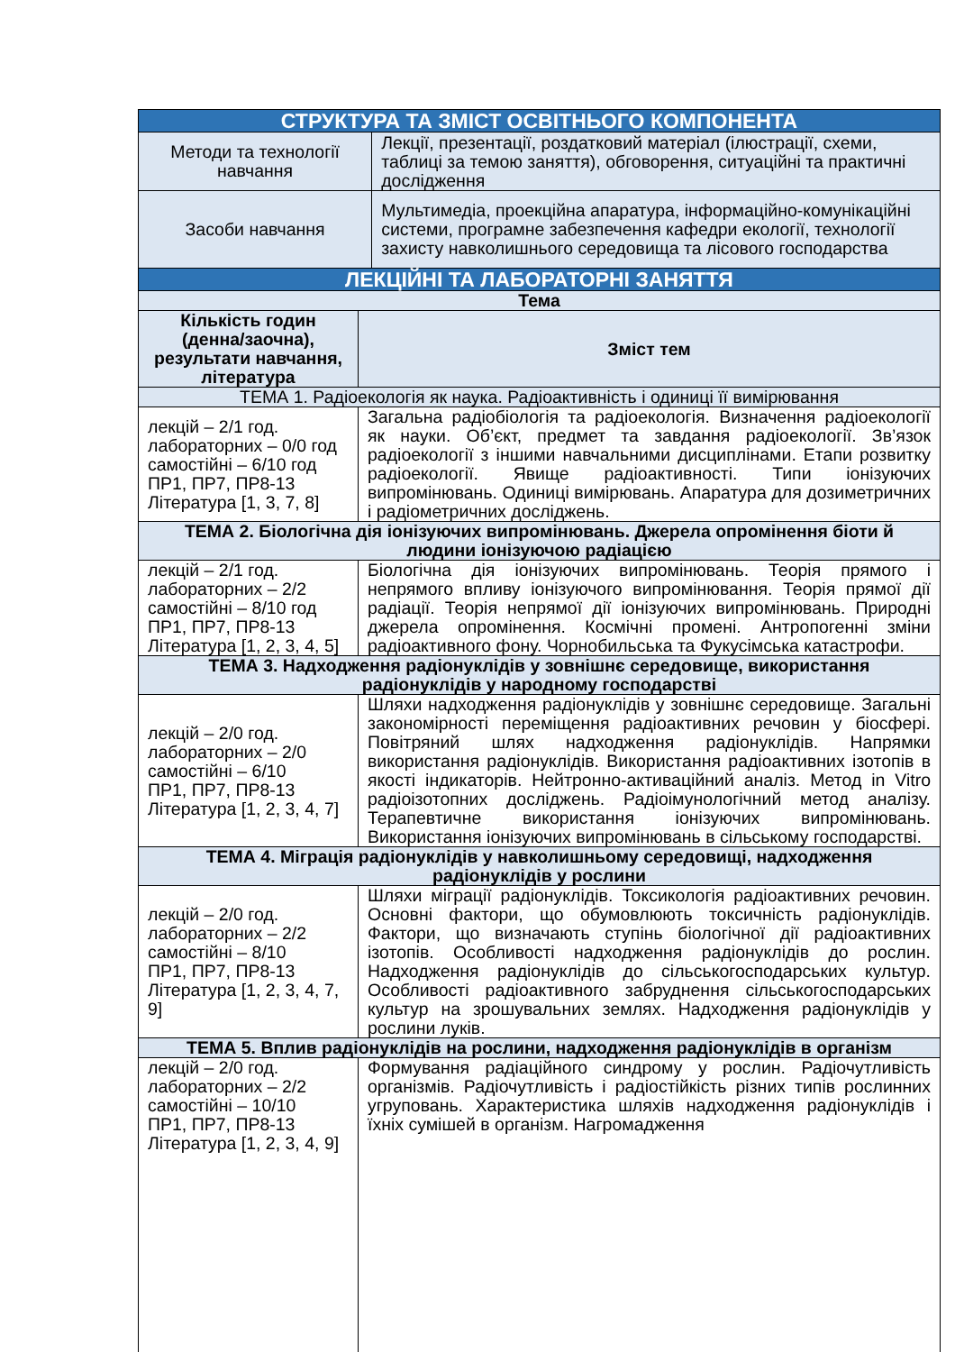| СТРУКТУРА ТА ЗМІСТ ОСВІТНЬОГО КОМПОНЕНТА | | |
| Методи та технології навчання | | Лекції, презентації, роздатковий матеріал (ілюстрації, схеми, таблиці за темою заняття), обговорення, ситуаційні та практичні дослідження |
| Засоби навчання | | Мультимедіа, проекційна апаратура, інформаційно-комунікаційні системи, програмне забезпечення кафедри екології, технології захисту навколишнього середовища та лісового господарства |
| ЛЕКЦІЙНІ ТА ЛАБОРАТОРНІ ЗАНЯТТЯ | | |
| Тема | | |
| Кількість годин (денна/заочна), результати навчання, література | Зміст тем | |
| ТЕМА 1. Радіоекологія як наука. Радіоактивність і одиниці її вимірювання | | |
| лекцій – 2/1 год. лабораторних – 0/0 год самостійні – 6/10 год ПР1, ПР7, ПР8-13 Література [1, 3, 7, 8] | Загальна радіобіологія та радіоекологія. Визначення радіоекології як науки. Об’єкт, предмет та завдання радіоекології. Зв’язок радіоекології з іншими навчальними дисциплінами. Етапи розвитку радіоекології. Явище радіоактивності. Типи іонізуючих випромінювань. Одиниці вимірювань. Апаратура для дозиметричних і радіометричних досліджень. | |
| ТЕМА 2. Біологічна дія іонізуючих випромінювань. Джерела опромінення біоти й людини іонізуючою радіацією | | |
| лекцій – 2/1 год. лабораторних – 2/2 самостійні – 8/10 год ПР1, ПР7, ПР8-13 Література [1, 2, 3, 4, 5] | Біологічна дія іонізуючих випромінювань. Теорія прямого і непрямого впливу іонізуючого випромінювання. Теорія прямої дії радіації. Теорія непрямої дії іонізуючих випромінювань. Природні джерела опромінення. Космічні промені. Антропогенні зміни радіоактивного фону. Чорнобильська та Фукусімська катастрофи. | |
| ТЕМА 3. Надходження радіонуклідів у зовнішнє середовище, використання радіонуклідів у народному господарстві | | |
| лекцій – 2/0 год. лабораторних – 2/0 самостійні – 6/10 ПР1, ПР7, ПР8-13 Література [1, 2, 3, 4, 7] | Шляхи надходження радіонуклідів у зовнішнє середовище. Загальні закономірності переміщення радіоактивних речовин у біосфері. Повітряний шлях надходження радіонуклідів. Напрямки використання радіонуклідів. Використання радіоактивних ізотопів в якості індикаторів. Нейтронно-активаційний аналіз. Метод in Vitro радіоізотопних досліджень. Радіоімунологічний метод аналізу. Терапевтичне використання іонізуючих випромінювань. Використання іонізуючих випромінювань в сільському господарстві. | |
| ТЕМА 4. Міграція радіонуклідів у навколишньому середовищі, надходження радіонуклідів у рослини | | |
| лекцій – 2/0 год. лабораторних – 2/2 самостійні – 8/10 ПР1, ПР7, ПР8-13 Література [1, 2, 3, 4, 7, 9] | Шляхи міграції радіонуклідів. Токсикологія радіоактивних речовин. Основні фактори, що обумовлюють токсичність радіонуклідів. Фактори, що визначають ступінь біологічної дії радіоактивних ізотопів. Особливості надходження радіонуклідів до рослин. Надходження радіонуклідів до сільськогосподарських культур. Особливості радіоактивного забруднення сільськогосподарських культур на зрошувальних землях. Надходження радіонуклідів у рослини луків. | |
| ТЕМА 5. Вплив радіонуклідів на рослини, надходження радіонуклідів в організм | | |
| лекцій – 2/0 год. лабораторних – 2/2 самостійні – 10/10 ПР1, ПР7, ПР8-13 Література [1, 2, 3, 4, 9] | Формування радіаційного синдрому у рослин. Радіочутливість організмів. Радіочутливість і радіостійкість різних типів рослинних угруповань. Характеристика шляхів надходження радіонуклідів і їхніх сумішей в організм. Нагромадження | |